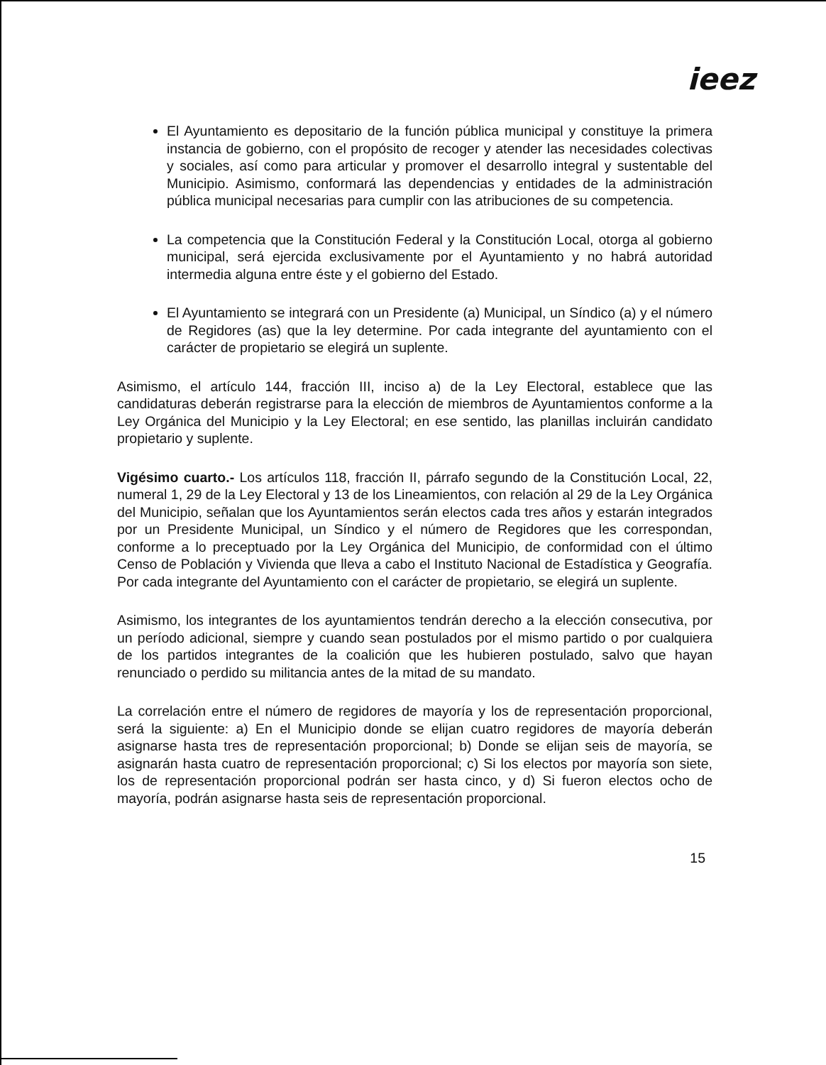ieez
El Ayuntamiento es depositario de la función pública municipal y constituye la primera instancia de gobierno, con el propósito de recoger y atender las necesidades colectivas y sociales, así como para articular y promover el desarrollo integral y sustentable del Municipio. Asimismo, conformará las dependencias y entidades de la administración pública municipal necesarias para cumplir con las atribuciones de su competencia.
La competencia que la Constitución Federal y la Constitución Local, otorga al gobierno municipal, será ejercida exclusivamente por el Ayuntamiento y no habrá autoridad intermedia alguna entre éste y el gobierno del Estado.
El Ayuntamiento se integrará con un Presidente (a) Municipal, un Síndico (a) y el número de Regidores (as) que la ley determine. Por cada integrante del ayuntamiento con el carácter de propietario se elegirá un suplente.
Asimismo, el artículo 144, fracción III, inciso a) de la Ley Electoral, establece que las candidaturas deberán registrarse para la elección de miembros de Ayuntamientos conforme a la Ley Orgánica del Municipio y la Ley Electoral; en ese sentido, las planillas incluirán candidato propietario y suplente.
Vigésimo cuarto.- Los artículos 118, fracción II, párrafo segundo de la Constitución Local, 22, numeral 1, 29 de la Ley Electoral y 13 de los Lineamientos, con relación al 29 de la Ley Orgánica del Municipio, señalan que los Ayuntamientos serán electos cada tres años y estarán integrados por un Presidente Municipal, un Síndico y el número de Regidores que les correspondan, conforme a lo preceptuado por la Ley Orgánica del Municipio, de conformidad con el último Censo de Población y Vivienda que lleva a cabo el Instituto Nacional de Estadística y Geografía. Por cada integrante del Ayuntamiento con el carácter de propietario, se elegirá un suplente.
Asimismo, los integrantes de los ayuntamientos tendrán derecho a la elección consecutiva, por un período adicional, siempre y cuando sean postulados por el mismo partido o por cualquiera de los partidos integrantes de la coalición que les hubieren postulado, salvo que hayan renunciado o perdido su militancia antes de la mitad de su mandato.
La correlación entre el número de regidores de mayoría y los de representación proporcional, será la siguiente: a) En el Municipio donde se elijan cuatro regidores de mayoría deberán asignarse hasta tres de representación proporcional; b) Donde se elijan seis de mayoría, se asignarán hasta cuatro de representación proporcional; c) Si los electos por mayoría son siete, los de representación proporcional podrán ser hasta cinco, y d) Si fueron electos ocho de mayoría, podrán asignarse hasta seis de representación proporcional.
15